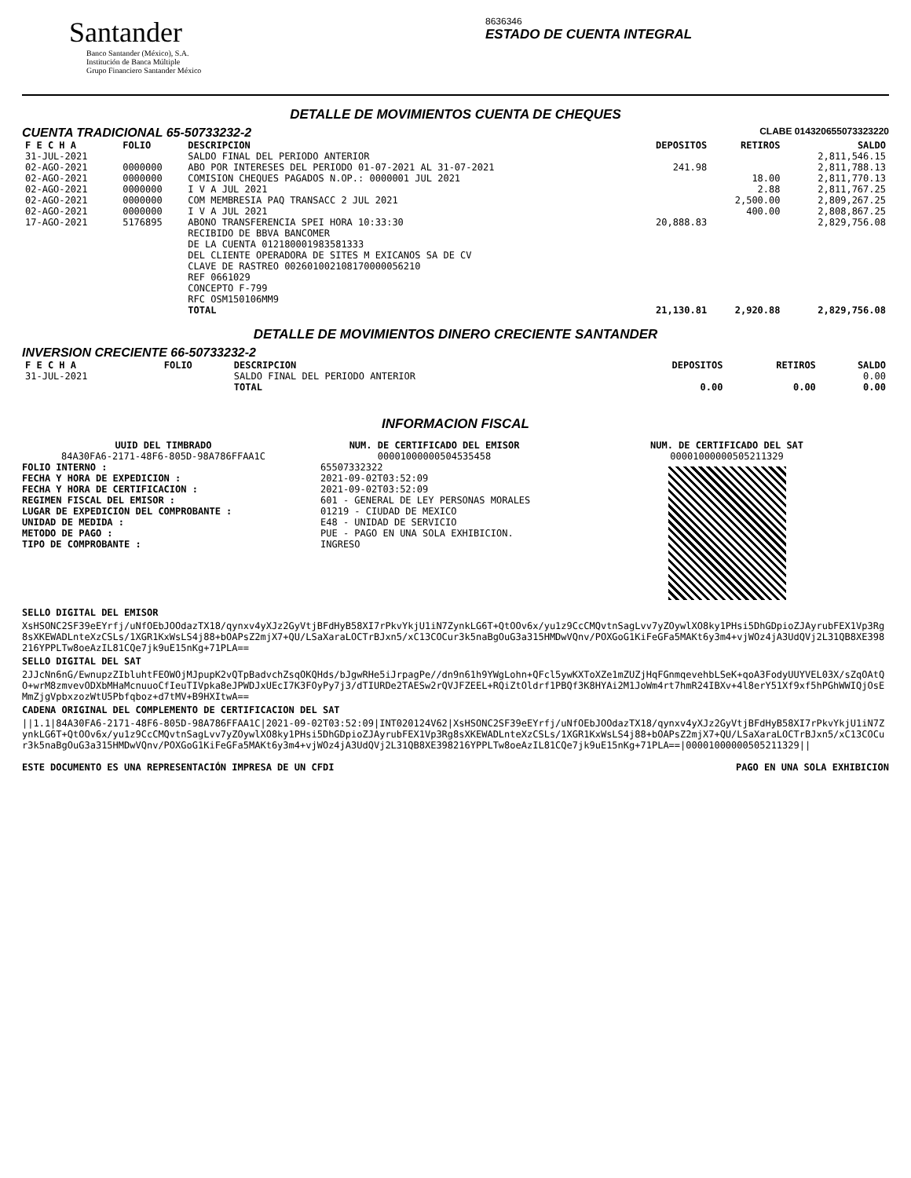Santander
Banco Santander (México), S.A.
Institución de Banca Múltiple
Grupo Financiero Santander México
8636346
ESTADO DE CUENTA INTEGRAL
DETALLE DE MOVIMIENTOS CUENTA DE CHEQUES
CUENTA TRADICIONAL 65-50733232-2 CLABE 014320655073323220
| F E C H A | FOLIO | DESCRIPCION | DEPOSITOS | RETIROS | SALDO |
| --- | --- | --- | --- | --- | --- |
| 31-JUL-2021 | | SALDO FINAL DEL PERIODO ANTERIOR | | | 2,811,546.15 |
| 02-AGO-2021 | 0000000 | ABO POR INTERESES DEL PERIODO 01-07-2021 AL 31-07-2021 | 241.98 | | 2,811,788.13 |
| 02-AGO-2021 | 0000000 | COMISION CHEQUES PAGADOS N.OP.: 0000001 JUL 2021 | | 18.00 | 2,811,770.13 |
| 02-AGO-2021 | 0000000 | I V A JUL 2021 | | 2.88 | 2,811,767.25 |
| 02-AGO-2021 | 0000000 | COM MEMBRESIA PAQ TRANSACC 2 JUL 2021 | | 2,500.00 | 2,809,267.25 |
| 02-AGO-2021 | 0000000 | I V A JUL 2021 | | 400.00 | 2,808,867.25 |
| 17-AGO-2021 | 5176895 | ABONO TRANSFERENCIA SPEI HORA 10:33:30 RECIBIDO DE BBVA BANCOMER DE LA CUENTA 012180001983581333 DEL CLIENTE OPERADORA DE SITES M EXICANOS SA DE CV CLAVE DE RASTREO 002601002108170000056210 REF 0661029 CONCEPTO F-799 RFC OSM150106MM9 | 20,888.83 | | 2,829,756.08 |
| | | TOTAL | 21,130.81 | 2,920.88 | 2,829,756.08 |
DETALLE DE MOVIMIENTOS DINERO CRECIENTE SANTANDER
INVERSION CRECIENTE 66-50733232-2
| F E C H A | FOLIO | DESCRIPCION | DEPOSITOS | RETIROS | SALDO |
| --- | --- | --- | --- | --- | --- |
| 31-JUL-2021 | | SALDO FINAL DEL PERIODO ANTERIOR | | | 0.00 |
| | | TOTAL | 0.00 | 0.00 | 0.00 |
INFORMACION FISCAL
UUID DEL TIMBRADO
84A30FA6-2171-48F6-805D-98A786FFAA1C
FOLIO INTERNO :
FECHA Y HORA DE EXPEDICION :
FECHA Y HORA DE CERTIFICACION :
REGIMEN FISCAL DEL EMISOR :
LUGAR DE EXPEDICION DEL COMPROBANTE :
UNIDAD DE MEDIDA :
METODO DE PAGO :
TIPO DE COMPROBANTE :
NUM. DE CERTIFICADO DEL EMISOR
00001000000504535458
65507332322
2021-09-02T03:52:09
2021-09-02T03:52:09
601 - GENERAL DE LEY PERSONAS MORALES
01219 - CIUDAD DE MEXICO
E48 - UNIDAD DE SERVICIO
PUE - PAGO EN UNA SOLA EXHIBICION.
INGRESO
NUM. DE CERTIFICADO DEL SAT
00001000000505211329
SELLO DIGITAL DEL EMISOR
XsHSONC2SF39eEYrfj/uNfOEbJOOdazTX18/qynxv4yXJz2GyVtjBFdHyB58XI7rPkvYkjU1iN7ZynkLG6T+QtOOv6x/yu1z9CcCMQvtnSagLvv7yZOywlXO8ky1PHsi5DhGDpioZJAyrubFEX1Vp3Rg8sXKEWADLnteXzCSLs/1XGR1KxWsLS4j88+bOAPsZ2mjX7+QU/LSaXaraLOCTrBJxn5/xC13COCur3k5naBgOuG3a315HMDwVQnv/POXGoG1KiFeGFa5MAKt6y3m4+vjWOz4jA3UdQVj2L31QB8XE398216YPPLTw8oeAzIL81CQe7jk9uE15nKg+71PLA==
SELLO DIGITAL DEL SAT
2JJcNn6nG/EwnupzZIbluhtFEOWOjMJpupK2vQTpBadvchZsqOKQHds/bJgwRHe5iJrpagPe//dn9n61h9YWgLohn+QFcl5ywKXToXZe1mZUZjHqFGnmqevehbLSeK+qoA3FodyUUYVEL03X/sZqOAtQO+wrM8zmvevODXbMHaMcnuuoCfIeuTIVpka8eJPWDJxUEcI7K3FOyPy7j3/dTIURDe2TAESw2rQVJFZEEL+RQiZtOldrf1PBQf3K8HYAi2M1JoWm4rt7hmR24IBXv+4l8erY51Xf9xf5hPGhWWIQjOsEMmZjgVpbxzozWtU5Pbfqboz+d7tMV+B9HXItwA==
CADENA ORIGINAL DEL COMPLEMENTO DE CERTIFICACION DEL SAT
||1.1|84A30FA6-2171-48F6-805D-98A786FFAA1C|2021-09-02T03:52:09|INT020124V62|XsHSONC2SF39eEYrfj/uNfOEbJOOdazTX18/qynxv4yXJz2GyVtjBFdHyB58XI7rPkvYkjU1iN7ZynkLG6T+QtOOv6x/yu1z9CcCMQvtnSagLvv7yZOywlXO8ky1PHsi5DhGDpioZJAyrubFEX1Vp3Rg8sXKEWADLnteXzCSLs/1XGR1KxWsLS4j88+bOAPsZ2mjX7+QU/LSaXaraLOCTrBJxn5/xC13COCur3k5naBgOuG3a315HMDwVQnv/POXGoG1KiFeGFa5MAKt6y3m4+vjWOz4jA3UdQVj2L31QB8XE398216YPPLTw8oeAzIL81CQe7jk9uE15nKg+71PLA==|00001000000505211329||
ESTE DOCUMENTO ES UNA REPRESENTACIÓN IMPRESA DE UN CFDI PAGO EN UNA SOLA EXHIBICION